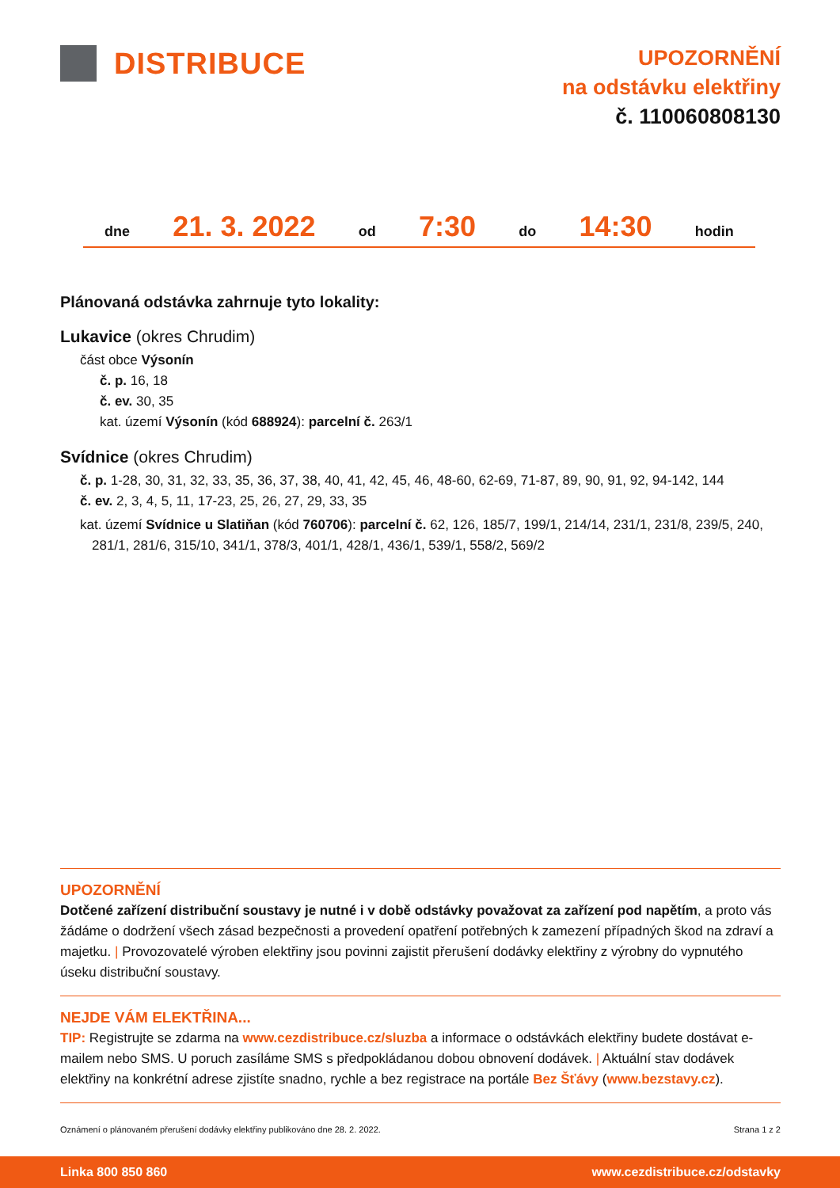DISTRIBUCE
UPOZORNĚNÍ
na odstávku elektřiny
č. 110060808130
dne 21. 3. 2022 od 7:30 do 14:30 hodin
Plánovaná odstávka zahrnuje tyto lokality:
Lukavice (okres Chrudim)
část obce Výsonín
č. p. 16, 18
č. ev. 30, 35
kat. území Výsonín (kód 688924): parcelní č. 263/1
Svídnice (okres Chrudim)
č. p. 1-28, 30, 31, 32, 33, 35, 36, 37, 38, 40, 41, 42, 45, 46, 48-60, 62-69, 71-87, 89, 90, 91, 92, 94-142, 144
č. ev. 2, 3, 4, 5, 11, 17-23, 25, 26, 27, 29, 33, 35
kat. území Svídnice u Slatiňan (kód 760706): parcelní č. 62, 126, 185/7, 199/1, 214/14, 231/1, 231/8, 239/5, 240, 281/1, 281/6, 315/10, 341/1, 378/3, 401/1, 428/1, 436/1, 539/1, 558/2, 569/2
UPOZORNĚNÍ
Dotčené zařízení distribuční soustavy je nutné i v době odstávky považovat za zařízení pod napětím, a proto vás žádáme o dodržení všech zásad bezpečnosti a provedení opatření potřebných k zamezení případných škod na zdraví a majetku. | Provozovatelé výroben elektřiny jsou povinni zajistit přerušení dodávky elektřiny z výrobny do vypnutého úseku distribuční soustavy.
NEJDE VÁM ELEKTŘINA...
TIP: Registrujte se zdarma na www.cezdistribuce.cz/sluzba a informace o odstávkách elektřiny budete dostávat e-mailem nebo SMS. U poruch zasíláme SMS s předpokládanou dobou obnovení dodávek. | Aktuální stav dodávek elektřiny na konkrétní adrese zjistíte snadno, rychle a bez registrace na portále Bez Šťávy (www.bezstavy.cz).
Oznámení o plánovaném přerušení dodávky elektřiny publikováno dne 28. 2. 2022. Strana 1 z 2
Linka 800 850 860 www.cezdistribuce.cz/odstavky